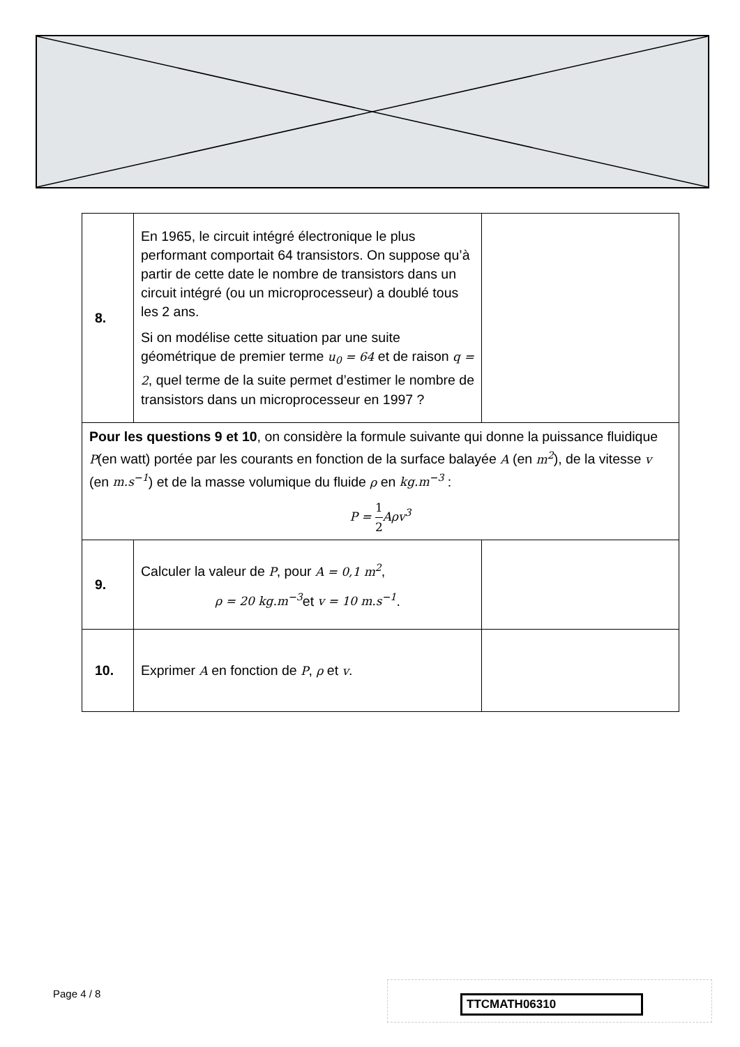| 8. | En 1965, le circuit intégré électronique le plus performant comportait 64 transistors. On suppose qu’à partir de cette date le nombre de transistors dans un circuit intégré (ou un microprocesseur) a doublé tous les 2 ans. Si on modélise cette situation par une suite géométrique de premier terme u<sub>0</sub> = 64 et de raison q = 2 , quel terme de la suite permet d’estimer le nombre de transistors dans un microprocesseur en 1997 ? | |
| Pour les questions 9 et 10 , on considère la formule suivante qui donne la puissance fluidique P (en watt) portée par les courants en fonction de la surface balayée A (en m<sup>2</sup> ), de la vitesse v (en m.s<sup>−1</sup> ) et de la masse volumique du fluide ρ en kg.m<sup>−3</sup> : P = 1 2 Aρv<sup>3</sup> | | |
| 9. | Calculer la valeur de P , pour A = 0,1 m<sup>2</sup> , ρ = 20 kg.m<sup>−3</sup> et v = 10 m.s<sup>−1</sup> . | |
| 10. | Exprimer A en fonction de P , ρ et v . | |
Page 4 / 8 TTCMATH06310